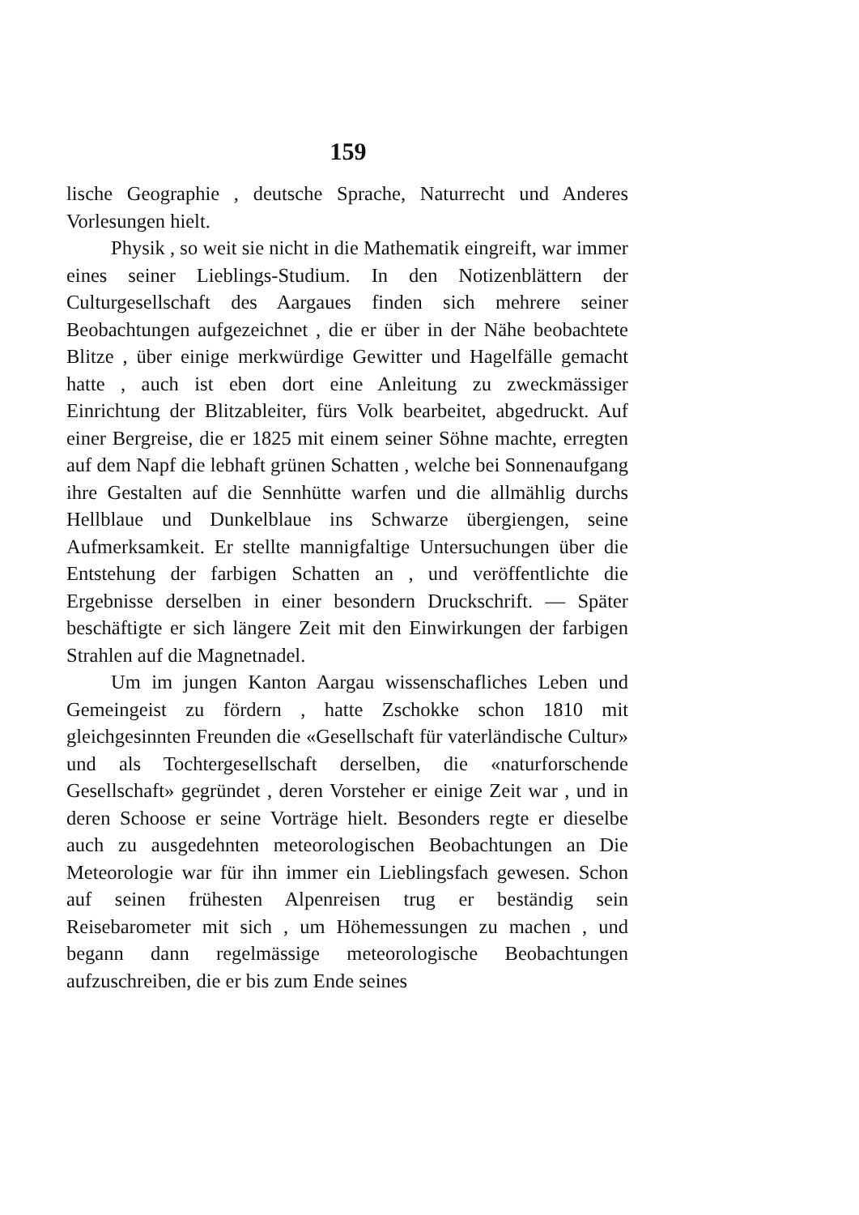159
lische Geographie , deutsche Sprache, Naturrecht und Anderes Vorlesungen hielt.
Physik , so weit sie nicht in die Mathematik eingreift, war immer eines seiner Lieblings-Studium. In den Notizenblättern der Culturgesellschaft des Aargaues finden sich mehrere seiner Beobachtungen aufgezeichnet , die er über in der Nähe beobachtete Blitze , über einige merkwürdige Gewitter und Hagelfälle gemacht hatte , auch ist eben dort eine Anleitung zu zweckmässiger Einrichtung der Blitzableiter, fürs Volk bearbeitet, abgedruckt. Auf einer Bergreise, die er 1825 mit einem seiner Söhne machte, erregten auf dem Napf die lebhaft grünen Schatten , welche bei Sonnenaufgang ihre Gestalten auf die Sennhütte warfen und die allmählig durchs Hellblaue und Dunkelblaue ins Schwarze übergiengen, seine Aufmerksamkeit. Er stellte mannigfaltige Untersuchungen über die Entstehung der farbigen Schatten an , und veröffentlichte die Ergebnisse derselben in einer besondern Druckschrift. — Später beschäftigte er sich längere Zeit mit den Einwirkungen der farbigen Strahlen auf die Magnetnadel.
Um im jungen Kanton Aargau wissenschafliches Leben und Gemeingeist zu fördern , hatte Zschokke schon 1810 mit gleichgesinnten Freunden die «Gesellschaft für vaterländische Cultur» und als Tochtergesellschaft derselben, die «naturforschende Gesellschaft» gegründet , deren Vorsteher er einige Zeit war , und in deren Schoose er seine Vorträge hielt. Besonders regte er dieselbe auch zu ausgedehnten meteorologischen Beobachtungen an Die Meteorologie war für ihn immer ein Lieblingsfach gewesen. Schon auf seinen frühesten Alpenreisen trug er beständig sein Reisebarometer mit sich , um Höhemessungen zu machen , und begann dann regelmässige meteorologische Beobachtungen aufzuschreiben, die er bis zum Ende seines